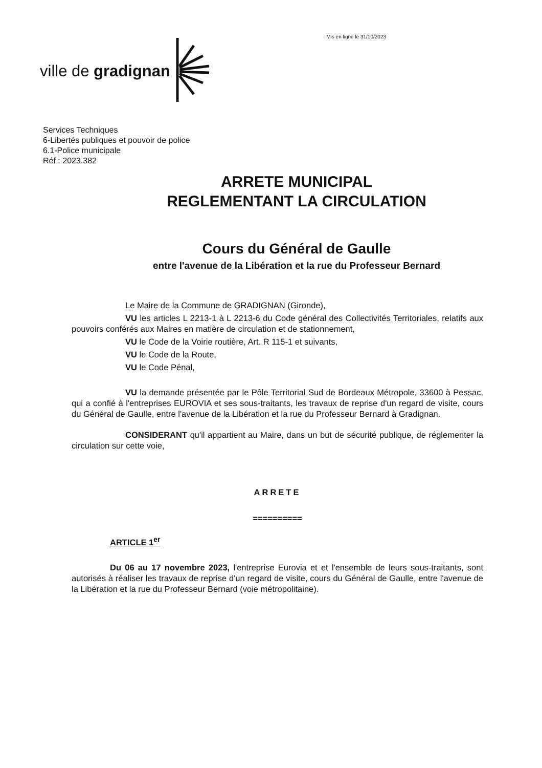ville de gradignan
Mis en ligne le 31/10/2023
Services Techniques
6-Libertés publiques et pouvoir de police
6.1-Police municipale
Réf : 2023.382
ARRETE MUNICIPAL
REGLEMENTANT LA CIRCULATION
Cours du Général de Gaulle
entre l'avenue de la Libération et la rue du Professeur Bernard
Le Maire de la Commune de GRADIGNAN (Gironde),
VU les articles L 2213-1 à L 2213-6 du Code général des Collectivités Territoriales, relatifs aux pouvoirs conférés aux Maires en matière de circulation et de stationnement,
VU le Code de la Voirie routière, Art. R 115-1 et suivants,
VU le Code de la Route,
VU le Code Pénal,
VU la demande présentée par le Pôle Territorial Sud de Bordeaux Métropole, 33600 à Pessac, qui a confié à l'entreprises EUROVIA et ses sous-traitants, les travaux de reprise d'un regard de visite, cours du Général de Gaulle, entre l'avenue de la Libération et la rue du Professeur Bernard à Gradignan.
CONSIDERANT qu'il appartient au Maire, dans un but de sécurité publique, de réglementer la circulation sur cette voie,
ARRETE
==========
ARTICLE 1<sup>er</sup>
Du 06 au 17 novembre 2023, l'entreprise Eurovia et et l'ensemble de leurs sous-traitants, sont autorisés à réaliser les travaux de reprise d'un regard de visite, cours du Général de Gaulle, entre l'avenue de la Libération et la rue du Professeur Bernard (voie métropolitaine).